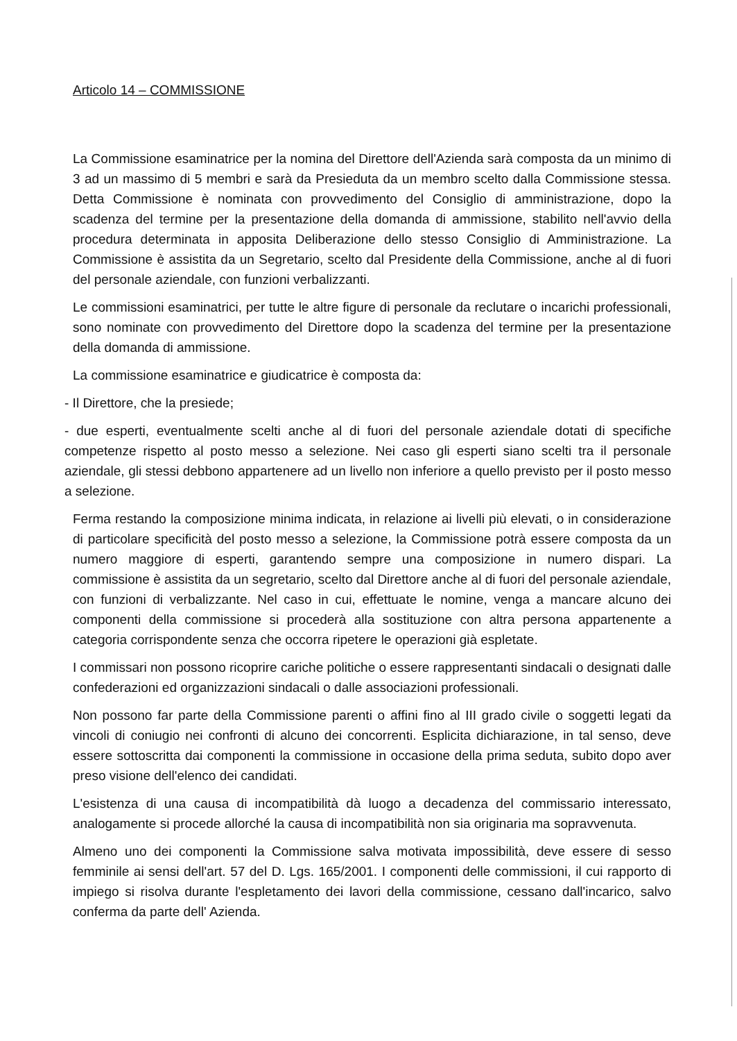Articolo 14 – COMMISSIONE
La Commissione esaminatrice per la nomina del Direttore dell'Azienda sarà composta da un minimo di 3 ad un massimo di 5 membri e sarà da Presieduta da un membro scelto dalla Commissione stessa. Detta Commissione è nominata con provvedimento del Consiglio di amministrazione, dopo la scadenza del termine per la presentazione della domanda di ammissione, stabilito nell'avvio della procedura determinata in apposita Deliberazione dello stesso Consiglio di Amministrazione. La Commissione è assistita da un Segretario, scelto dal Presidente della Commissione, anche al di fuori del personale aziendale, con funzioni verbalizzanti.
Le commissioni esaminatrici, per tutte le altre figure di personale da reclutare o incarichi professionali, sono nominate con provvedimento del Direttore dopo la scadenza del termine per la presentazione della domanda di ammissione.
La commissione esaminatrice e giudicatrice è composta da:
- Il Direttore, che la presiede;
- due esperti, eventualmente scelti anche al di fuori del personale aziendale dotati di specifiche competenze rispetto al posto messo a selezione. Nei caso gli esperti siano scelti tra il personale aziendale, gli stessi debbono appartenere ad un livello non inferiore a quello previsto per il posto messo a selezione.
Ferma restando la composizione minima indicata, in relazione ai livelli più elevati, o in considerazione di particolare specificità del posto messo a selezione, la Commissione potrà essere composta da un numero maggiore di esperti, garantendo sempre una composizione in numero dispari. La commissione è assistita da un segretario, scelto dal Direttore anche al di fuori del personale aziendale, con funzioni di verbalizzante. Nel caso in cui, effettuate le nomine, venga a mancare alcuno dei componenti della commissione si procederà alla sostituzione con altra persona appartenente a categoria corrispondente senza che occorra ripetere le operazioni già espletate.
I commissari non possono ricoprire cariche politiche o essere rappresentanti sindacali o designati dalle confederazioni ed organizzazioni sindacali o dalle associazioni professionali.
Non possono far parte della Commissione parenti o affini fino al III grado civile o soggetti legati da vincoli di coniugio nei confronti di alcuno dei concorrenti. Esplicita dichiarazione, in tal senso, deve essere sottoscritta dai componenti la commissione in occasione della prima seduta, subito dopo aver preso visione dell'elenco dei candidati.
L'esistenza di una causa di incompatibilità dà luogo a decadenza del commissario interessato, analogamente si procede allorché la causa di incompatibilità non sia originaria ma sopravvenuta.
Almeno uno dei componenti la Commissione salva motivata impossibilità, deve essere di sesso femminile ai sensi dell'art. 57 del D. Lgs. 165/2001. I componenti delle commissioni, il cui rapporto di impiego si risolva durante l'espletamento dei lavori della commissione, cessano dall'incarico, salvo conferma da parte dell' Azienda.